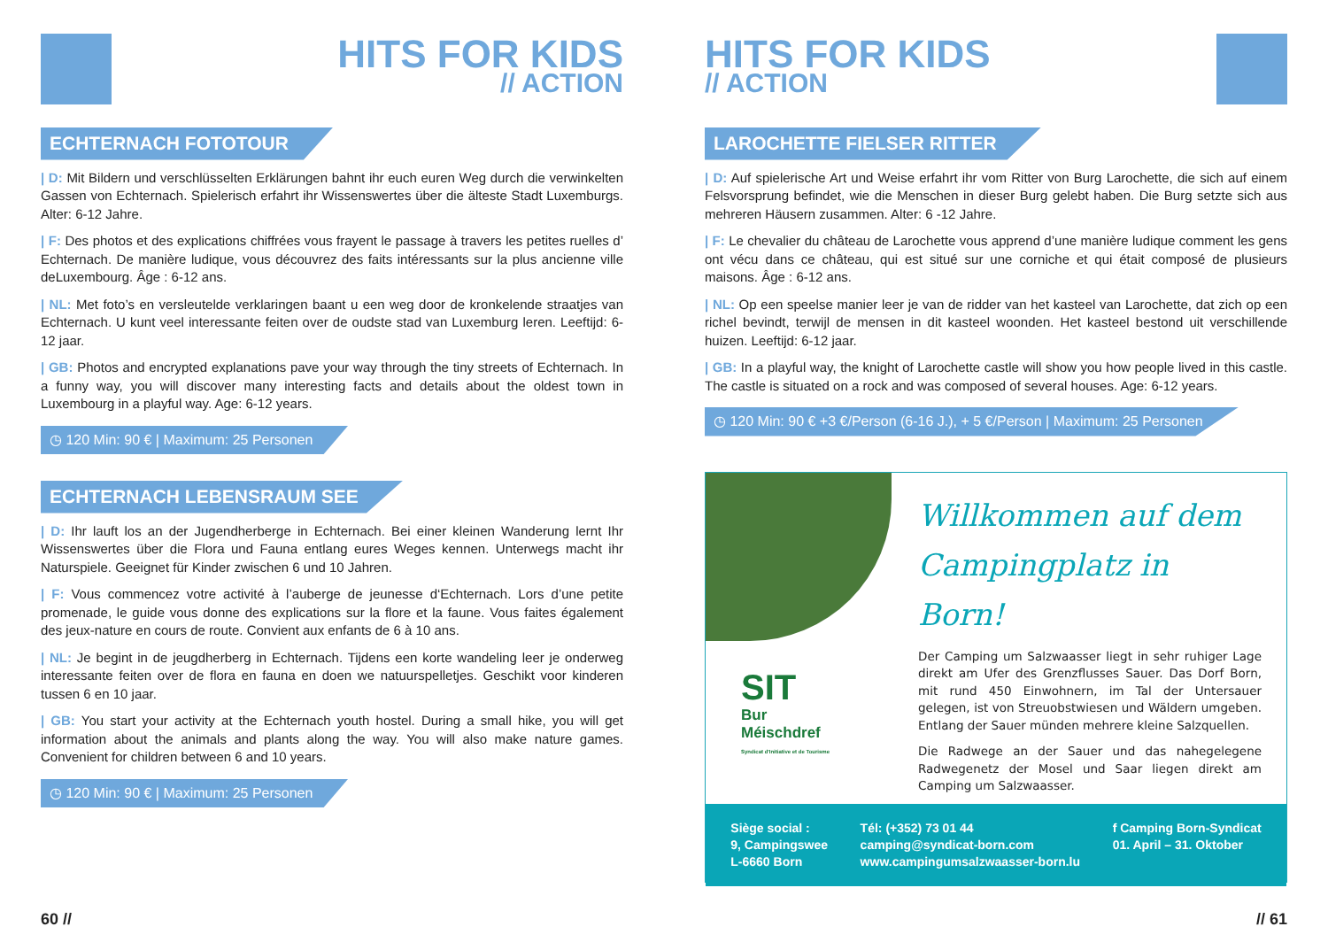HITS FOR KIDS
// ACTION
ECHTERNACH FOTOTOUR
| D: Mit Bildern und verschlüsselten Erklärungen bahnt ihr euch euren Weg durch die verwinkelten Gassen von Echternach. Spielerisch erfahrt ihr Wissenswertes über die älteste Stadt Luxemburgs. Alter: 6-12 Jahre.
| F: Des photos et des explications chiffrées vous frayent le passage à travers les petites ruelles d’ Echternach. De manière ludique, vous découvrez des faits intéressants sur la plus ancienne ville deLuxembourg. Âge : 6-12 ans.
| NL: Met foto’s en versleutelde verklaringen baant u een weg door de kronkelende straatjes van Echternach. U kunt veel interessante feiten over de oudste stad van Luxemburg leren. Leeftijd: 6-12 jaar.
| GB: Photos and encrypted explanations pave your way through the tiny streets of Echternach. In a funny way, you will discover many interesting facts and details about the oldest town in Luxembourg in a playful way. Age: 6-12 years.
◷ 120 Min: 90 € | Maximum: 25 Personen
ECHTERNACH LEBENSRAUM SEE
| D: Ihr lauft los an der Jugendherberge in Echternach. Bei einer kleinen Wanderung lernt Ihr Wissenswertes über die Flora und Fauna entlang eures Weges kennen. Unterwegs macht ihr Naturspiele. Geeignet für Kinder zwischen 6 und 10 Jahren.
| F: Vous commencez votre activité à l’auberge de jeunesse d‘Echternach. Lors d’une petite promenade, le guide vous donne des explications sur la flore et la faune. Vous faites également des jeux-nature en cours de route. Convient aux enfants de 6 à 10 ans.
| NL: Je begint in de jeugdherberg in Echternach. Tijdens een korte wandeling leer je onderweg interessante feiten over de flora en fauna en doen we natuurspelletjes. Geschikt voor kinderen tussen 6 en 10 jaar.
| GB: You start your activity at the Echternach youth hostel. During a small hike, you will get information about the animals and plants along the way. You will also make nature games. Convenient for children between 6 and 10 years.
◷ 120 Min: 90 € | Maximum: 25 Personen
60 //
HITS FOR KIDS
// ACTION
LAROCHETTE FIELSER RITTER
| D: Auf spielerische Art und Weise erfahrt ihr vom Ritter von Burg Larochette, die sich auf einem Felsvorsprung befindet, wie die Menschen in dieser Burg gelebt haben. Die Burg setzte sich aus mehreren Häusern zusammen. Alter: 6 -12 Jahre.
| F: Le chevalier du château de Larochette vous apprend d’une manière ludique comment les gens ont vécu dans ce château, qui est situé sur une corniche et qui était composé de plusieurs maisons. Âge : 6-12 ans.
| NL: Op een speelse manier leer je van de ridder van het kasteel van Larochette, dat zich op een richel bevindt, terwijl de mensen in dit kasteel woonden. Het kasteel bestond uit verschillende huizen. Leeftijd: 6-12 jaar.
| GB: In a playful way, the knight of Larochette castle will show you how people lived in this castle. The castle is situated on a rock and was composed of several houses. Age: 6-12 years.
◷ 120 Min: 90 € +3 €/Person (6-16 J.), + 5 €/Person | Maximum: 25 Personen
SIT
Bur
Méischdref
Syndicat d'Initiative et de Tourisme
Willkommen auf dem Campingplatz in Born!
Der Camping um Salzwaasser liegt in sehr ruhiger Lage direkt am Ufer des Grenzflusses Sauer. Das Dorf Born, mit rund 450 Einwohnern, im Tal der Untersauer gelegen, ist von Streuobstwiesen und Wäldern umgeben. Entlang der Sauer münden mehrere kleine Salzquellen.
Die Radwege an der Sauer und das nahegelegene Radwegenetz der Mosel und Saar liegen direkt am Camping um Salzwaasser.
Siège social :
9, Campingswee
L-6660 Born
Tél: (+352) 73 01 44
camping@syndicat-born.com
www.campingumsalzwaasser-born.lu
f Camping Born-Syndicat
01. April – 31. Oktober
// 61